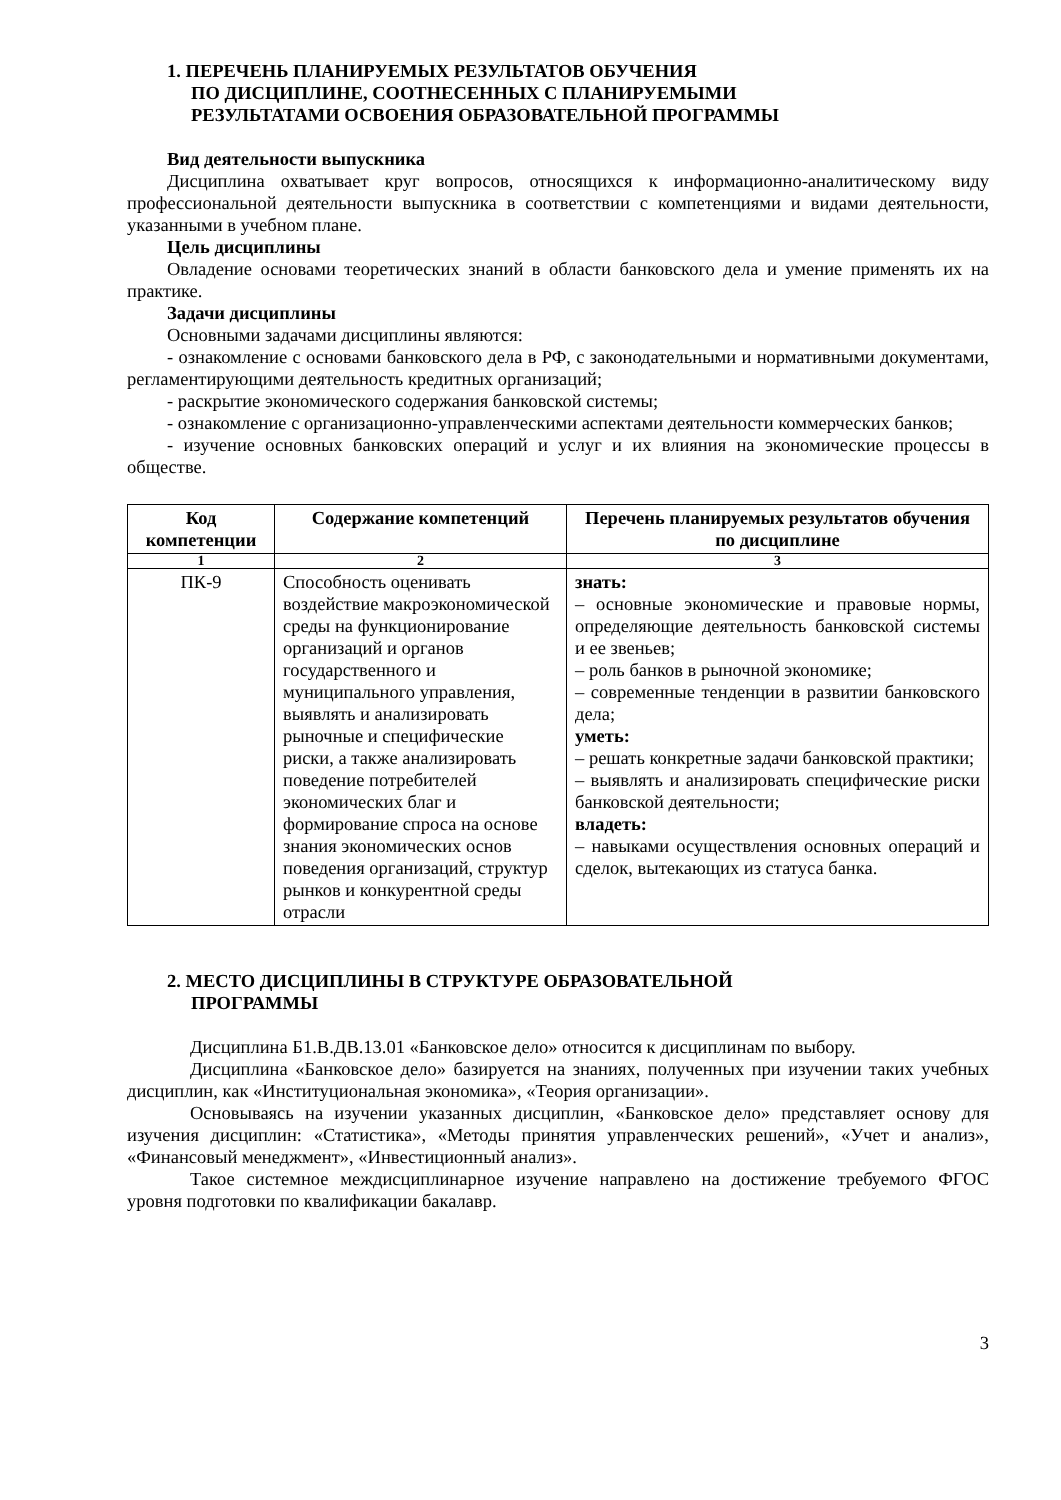1. ПЕРЕЧЕНЬ ПЛАНИРУЕМЫХ РЕЗУЛЬТАТОВ ОБУЧЕНИЯ
ПО ДИСЦИПЛИНЕ, СООТНЕСЕННЫХ С ПЛАНИРУЕМЫМИ
РЕЗУЛЬТАТАМИ ОСВОЕНИЯ ОБРАЗОВАТЕЛЬНОЙ ПРОГРАММЫ
Вид деятельности выпускника
Дисциплина охватывает круг вопросов, относящихся к информационно-аналитическому виду профессиональной деятельности выпускника в соответствии с компетенциями и видами деятельности, указанными в учебном плане.
Цель дисциплины
Овладение основами теоретических знаний в области банковского дела и умение применять их на практике.
Задачи дисциплины
Основными задачами дисциплины являются:
- ознакомление с основами банковского дела в РФ, с законодательными и нормативными документами, регламентирующими деятельность кредитных организаций;
- раскрытие экономического содержания банковской системы;
- ознакомление с организационно-управленческими аспектами деятельности коммерческих банков;
- изучение основных банковских операций и услуг и их влияния на экономические процессы в обществе.
| Код компетенции | Содержание компетенций | Перечень планируемых результатов обучения по дисциплине |
| --- | --- | --- |
| 1 | 2 | 3 |
| ПК-9 | Способность оценивать воздействие макроэкономической среды на функционирование организаций и органов государственного и муниципального управления, выявлять и анализировать рыночные и специфические риски, а также анализировать поведение потребителей экономических благ и формирование спроса на основе знания экономических основ поведения организаций, структур рынков и конкурентной среды отрасли | знать: – основные экономические и правовые нормы, определяющие деятельность банковской системы и ее звеньев; – роль банков в рыночной экономике; – современные тенденции в развитии банковского дела; уметь: – решать конкретные задачи банковской практики; – выявлять и анализировать специфические риски банковской деятельности; владеть: – навыками осуществления основных операций и сделок, вытекающих из статуса банка. |
2. МЕСТО ДИСЦИПЛИНЫ В СТРУКТУРЕ ОБРАЗОВАТЕЛЬНОЙ
ПРОГРАММЫ
Дисциплина Б1.В.ДВ.13.01 «Банковское дело» относится к дисциплинам по выбору.
Дисциплина «Банковское дело» базируется на знаниях, полученных при изучении таких учебных дисциплин, как «Институциональная экономика», «Теория организации».
Основываясь на изучении указанных дисциплин, «Банковское дело» представляет основу для изучения дисциплин: «Статистика», «Методы принятия управленческих решений», «Учет и анализ», «Финансовый менеджмент», «Инвестиционный анализ».
Такое системное междисциплинарное изучение направлено на достижение требуемого ФГОС уровня подготовки по квалификации бакалавр.
3